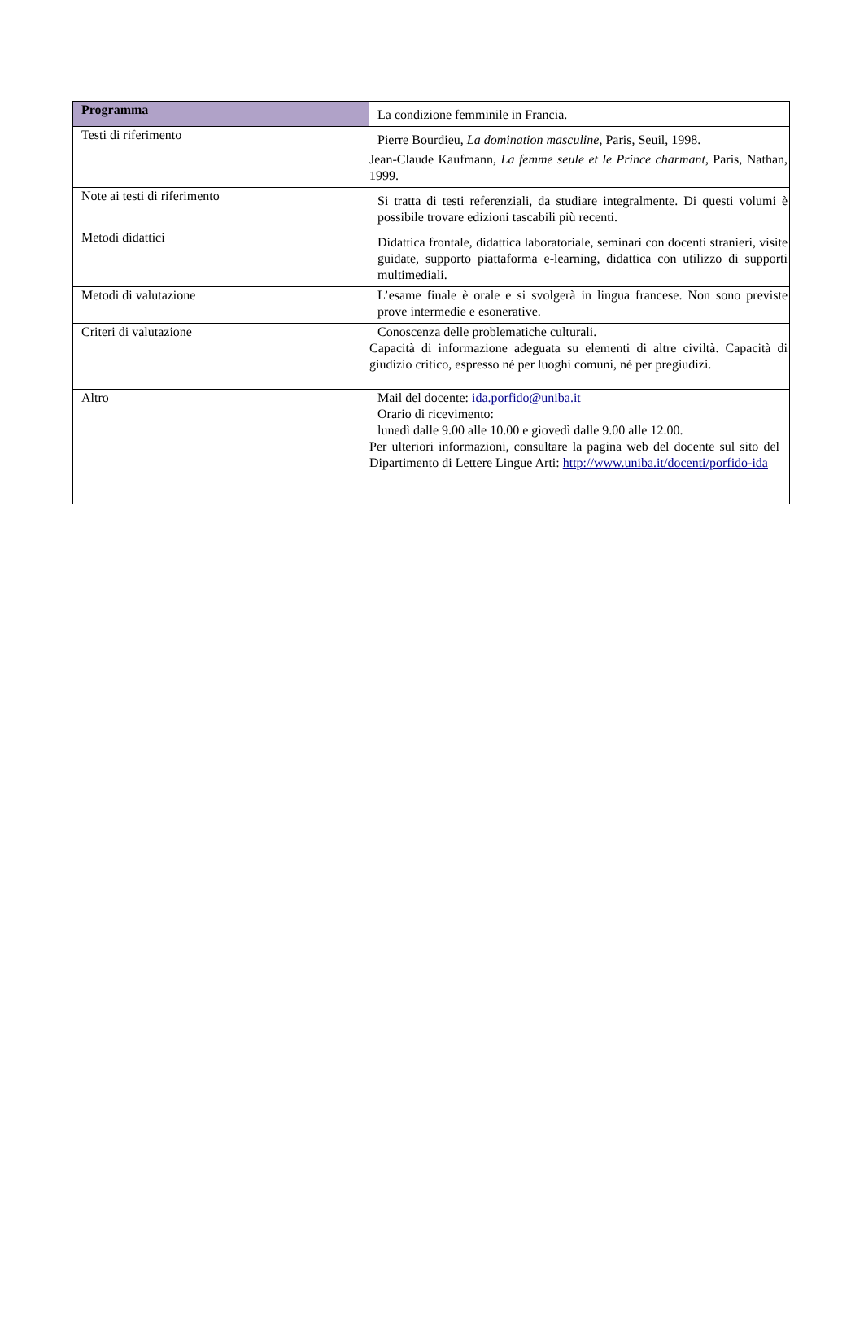| Programma | La condizione femminile in Francia. |
| Testi di riferimento | Pierre Bourdieu, La domination masculine , Paris, Seuil, 1998. Jean-Claude Kaufmann, La femme seule et le Prince charmant , Paris, Nathan, 1999. |
| Note ai testi di riferimento | Si tratta di testi referenziali, da studiare integralmente. Di questi volumi è possibile trovare edizioni tascabili più recenti. |
| Metodi didattici | Didattica frontale, didattica laboratoriale, seminari con docenti stranieri, visite guidate, supporto piattaforma e-learning, didattica con utilizzo di supporti multimediali. |
| Metodi di valutazione | L’esame finale è orale e si svolgerà in lingua francese. Non sono previste prove intermedie e esonerative. |
| Criteri di valutazione | Conoscenza delle problematiche culturali. Capacità di informazione adeguata su elementi di altre civiltà. Capacità di giudizio critico, espresso né per luoghi comuni, né per pregiudizi. |
| Altro | Mail del docente: ida.porfido@uniba.it Orario di ricevimento: lunedì dalle 9.00 alle 10.00 e giovedì dalle 9.00 alle 12.00. Per ulteriori informazioni, consultare la pagina web del docente sul sito del Dipartimento di Lettere Lingue Arti: http://www.uniba.it/docenti/porfido-ida |